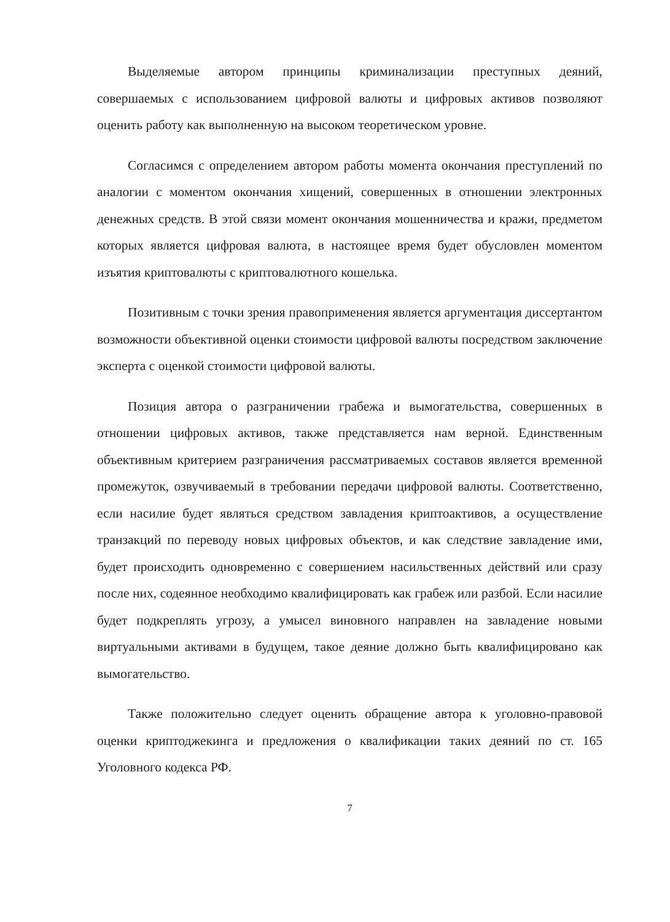Выделяемые автором принципы криминализации преступных деяний, совершаемых с использованием цифровой валюты и цифровых активов позволяют оценить работу как выполненную на высоком теоретическом уровне.
Согласимся с определением автором работы момента окончания преступлений по аналогии с моментом окончания хищений, совершенных в отношении электронных денежных средств. В этой связи момент окончания мошенничества и кражи, предметом которых является цифровая валюта, в настоящее время будет обусловлен моментом изъятия криптовалюты с криптовалютного кошелька.
Позитивным с точки зрения правоприменения является аргументация диссертантом возможности объективной оценки стоимости цифровой валюты посредством заключение эксперта с оценкой стоимости цифровой валюты.
Позиция автора о разграничении грабежа и вымогательства, совершенных в отношении цифровых активов, также представляется нам верной. Единственным объективным критерием разграничения рассматриваемых составов является временной промежуток, озвучиваемый в требовании передачи цифровой валюты. Соответственно, если насилие будет являться средством завладения криптоактивов, а осуществление транзакций по переводу новых цифровых объектов, и как следствие завладение ими, будет происходить одновременно с совершением насильственных действий или сразу после них, содеянное необходимо квалифицировать как грабеж или разбой. Если насилие будет подкреплять угрозу, а умысел виновного направлен на завладение новыми виртуальными активами в будущем, такое деяние должно быть квалифицировано как вымогательство.
Также положительно следует оценить обращение автора к уголовно-правовой оценки криптоджекинга и предложения о квалификации таких деяний по ст. 165 Уголовного кодекса РФ.
7